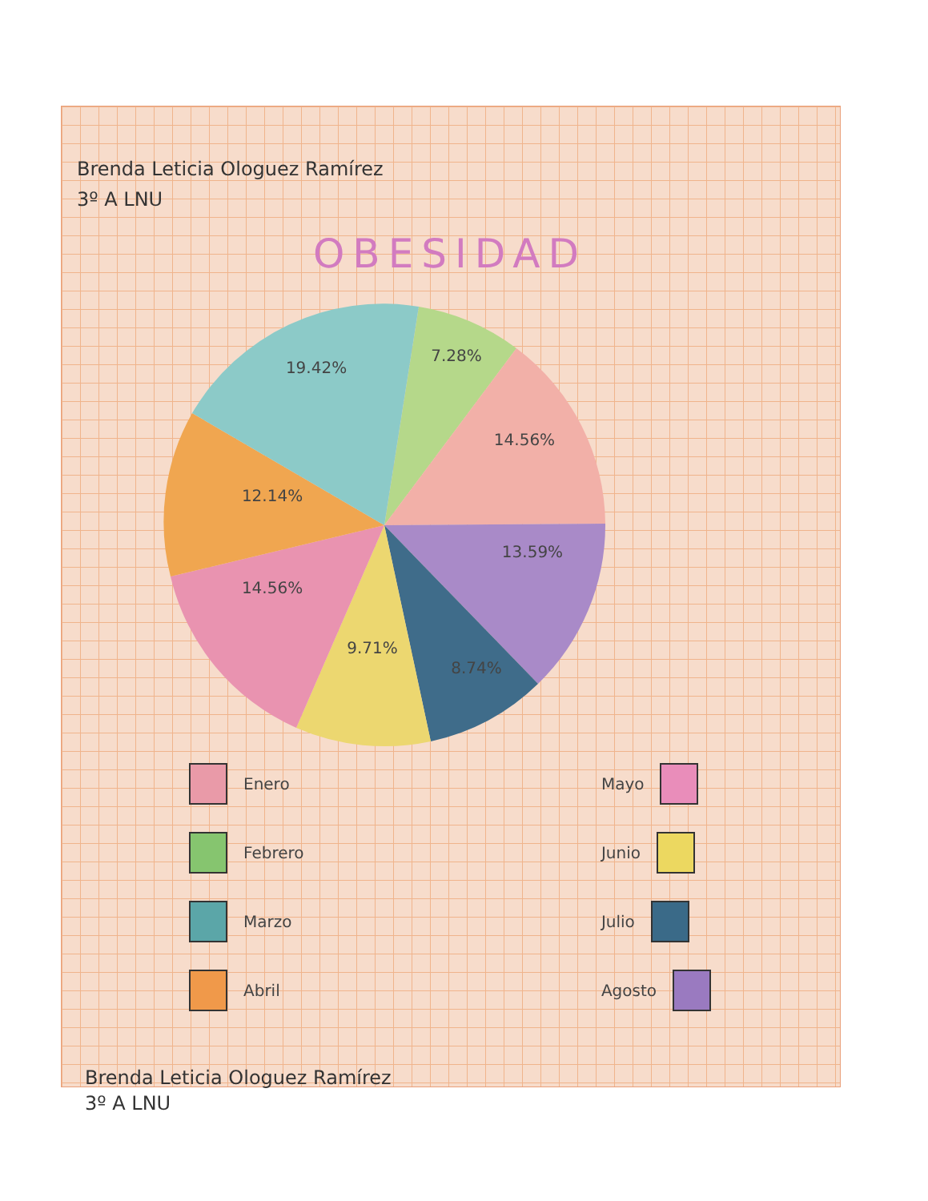Brenda Leticia Ologuez Ramírez
3º A LNU
OBESIDAD
19.42%
7.28%
14.56%
12.14%
13.59%
14.56%
9.71%
8.74%
Enero
Febrero
Marzo
Abril
Mayo
Junio
Julio
Agosto
Brenda Leticia Ologuez Ramírez
3º A LNU